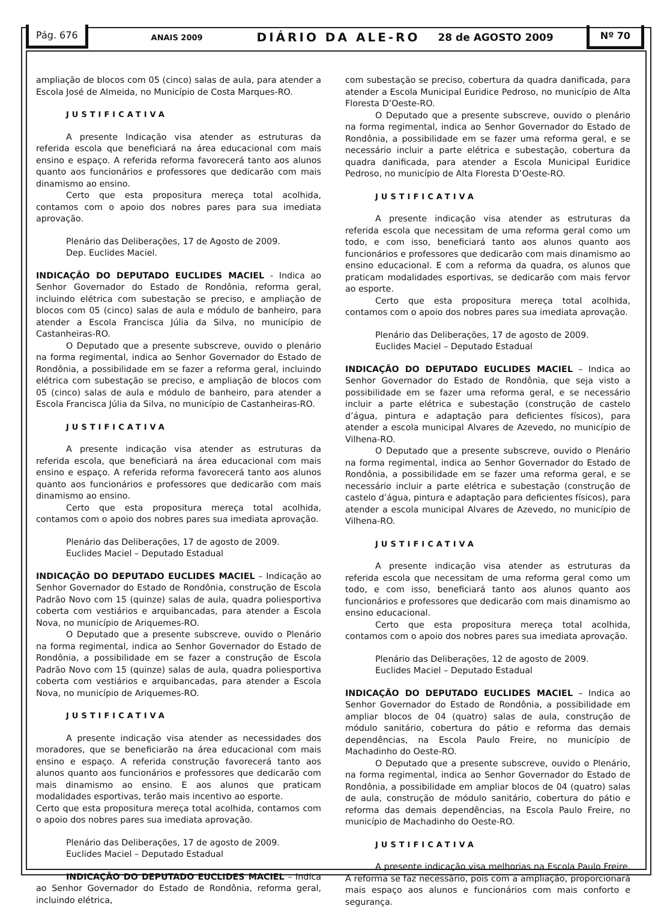Pág. 676 ANAIS 2009 DIÁRIO DA ALE-RO 28 de AGOSTO 2009 Nº 70
ampliação de blocos com 05 (cinco) salas de aula, para atender a Escola José de Almeida, no Município de Costa Marques-RO.
JUSTIFICATIVA
A presente Indicação visa atender as estruturas da referida escola que beneficiará na área educacional com mais ensino e espaço. A referida reforma favorecerá tanto aos alunos quanto aos funcionários e professores que dedicarão com mais dinamismo ao ensino.
Certo que esta propositura mereça total acolhida, contamos com o apoio dos nobres pares para sua imediata aprovação.
Plenário das Deliberações, 17 de Agosto de 2009.
Dep. Euclides Maciel.
INDICAÇÃO DO DEPUTADO EUCLIDES MACIEL - Indica ao Senhor Governador do Estado de Rondônia, reforma geral, incluindo elétrica com subestação se preciso, e ampliação de blocos com 05 (cinco) salas de aula e módulo de banheiro, para atender a Escola Francisca Júlia da Silva, no município de Castanheiras-RO.
O Deputado que a presente subscreve, ouvido o plenário na forma regimental, indica ao Senhor Governador do Estado de Rondônia, a possibilidade em se fazer a reforma geral, incluindo elétrica com subestação se preciso, e ampliação de blocos com 05 (cinco) salas de aula e módulo de banheiro, para atender a Escola Francisca Júlia da Silva, no município de Castanheiras-RO.
JUSTIFICATIVA
A presente indicação visa atender as estruturas da referida escola, que beneficiará na área educacional com mais ensino e espaço. A referida reforma favorecerá tanto aos alunos quanto aos funcionários e professores que dedicarão com mais dinamismo ao ensino.
Certo que esta propositura mereça total acolhida, contamos com o apoio dos nobres pares sua imediata aprovação.
Plenário das Deliberações, 17 de agosto de 2009.
Euclides Maciel – Deputado Estadual
INDICAÇÃO DO DEPUTADO EUCLIDES MACIEL – Indicação ao Senhor Governador do Estado de Rondônia, construção de Escola Padrão Novo com 15 (quinze) salas de aula, quadra poliesportiva coberta com vestiários e arquibancadas, para atender a Escola Nova, no município de Ariquemes-RO.
O Deputado que a presente subscreve, ouvido o Plenário na forma regimental, indica ao Senhor Governador do Estado de Rondônia, a possibilidade em se fazer a construção de Escola Padrão Novo com 15 (quinze) salas de aula, quadra poliesportiva coberta com vestiários e arquibancadas, para atender a Escola Nova, no município de Ariquemes-RO.
JUSTIFICATIVA
A presente indicação visa atender as necessidades dos moradores, que se beneficiarão na área educacional com mais ensino e espaço. A referida construção favorecerá tanto aos alunos quanto aos funcionários e professores que dedicarão com mais dinamismo ao ensino. E aos alunos que praticam modalidades esportivas, terão mais incentivo ao esporte.
Certo que esta propositura mereça total acolhida, contamos com o apoio dos nobres pares sua imediata aprovação.
Plenário das Deliberações, 17 de agosto de 2009.
Euclides Maciel – Deputado Estadual
INDICAÇÃO DO DEPUTADO EUCLIDES MACIEL – Indica ao Senhor Governador do Estado de Rondônia, reforma geral, incluindo elétrica,
com subestação se preciso, cobertura da quadra danificada, para atender a Escola Municipal Euridice Pedroso, no município de Alta Floresta D’Oeste-RO.
O Deputado que a presente subscreve, ouvido o plenário na forma regimental, indica ao Senhor Governador do Estado de Rondônia, a possibilidade em se fazer uma reforma geral, e se necessário incluir a parte elétrica e subestação, cobertura da quadra danificada, para atender a Escola Municipal Euridice Pedroso, no município de Alta Floresta D’Oeste-RO.
JUSTIFICATIVA
A presente indicação visa atender as estruturas da referida escola que necessitam de uma reforma geral como um todo, e com isso, beneficiará tanto aos alunos quanto aos funcionários e professores que dedicarão com mais dinamismo ao ensino educacional. E com a reforma da quadra, os alunos que praticam modalidades esportivas, se dedicarão com mais fervor ao esporte.
Certo que esta propositura mereça total acolhida, contamos com o apoio dos nobres pares sua imediata aprovação.
Plenário das Deliberações, 17 de agosto de 2009.
Euclides Maciel – Deputado Estadual
INDICAÇÃO DO DEPUTADO EUCLIDES MACIEL – Indica ao Senhor Governador do Estado de Rondônia, que seja visto a possibilidade em se fazer uma reforma geral, e se necessário incluir a parte elétrica e subestação (construção de castelo d’água, pintura e adaptação para deficientes físicos), para atender a escola municipal Alvares de Azevedo, no município de Vilhena-RO.
O Deputado que a presente subscreve, ouvido o Plenário na forma regimental, indica ao Senhor Governador do Estado de Rondônia, a possibilidade em se fazer uma reforma geral, e se necessário incluir a parte elétrica e subestação (construção de castelo d’água, pintura e adaptação para deficientes físicos), para atender a escola municipal Alvares de Azevedo, no município de Vilhena-RO.
JUSTIFICATIVA
A presente indicação visa atender as estruturas da referida escola que necessitam de uma reforma geral como um todo, e com isso, beneficiará tanto aos alunos quanto aos funcionários e professores que dedicarão com mais dinamismo ao ensino educacional.
Certo que esta propositura mereça total acolhida, contamos com o apoio dos nobres pares sua imediata aprovação.
Plenário das Deliberações, 12 de agosto de 2009.
Euclides Maciel – Deputado Estadual
INDICAÇÃO DO DEPUTADO EUCLIDES MACIEL – Indica ao Senhor Governador do Estado de Rondônia, a possibilidade em ampliar blocos de 04 (quatro) salas de aula, construção de módulo sanitário, cobertura do pátio e reforma das demais dependências, na Escola Paulo Freire, no município de Machadinho do Oeste-RO.
O Deputado que a presente subscreve, ouvido o Plenário, na forma regimental, indica ao Senhor Governador do Estado de Rondônia, a possibilidade em ampliar blocos de 04 (quatro) salas de aula, construção de módulo sanitário, cobertura do pátio e reforma das demais dependências, na Escola Paulo Freire, no município de Machadinho do Oeste-RO.
JUSTIFICATIVA
A presente indicação visa melhorias na Escola Paulo Freire. A reforma se faz necessário, pois com a ampliação, proporcionará mais espaço aos alunos e funcionários com mais conforto e segurança.